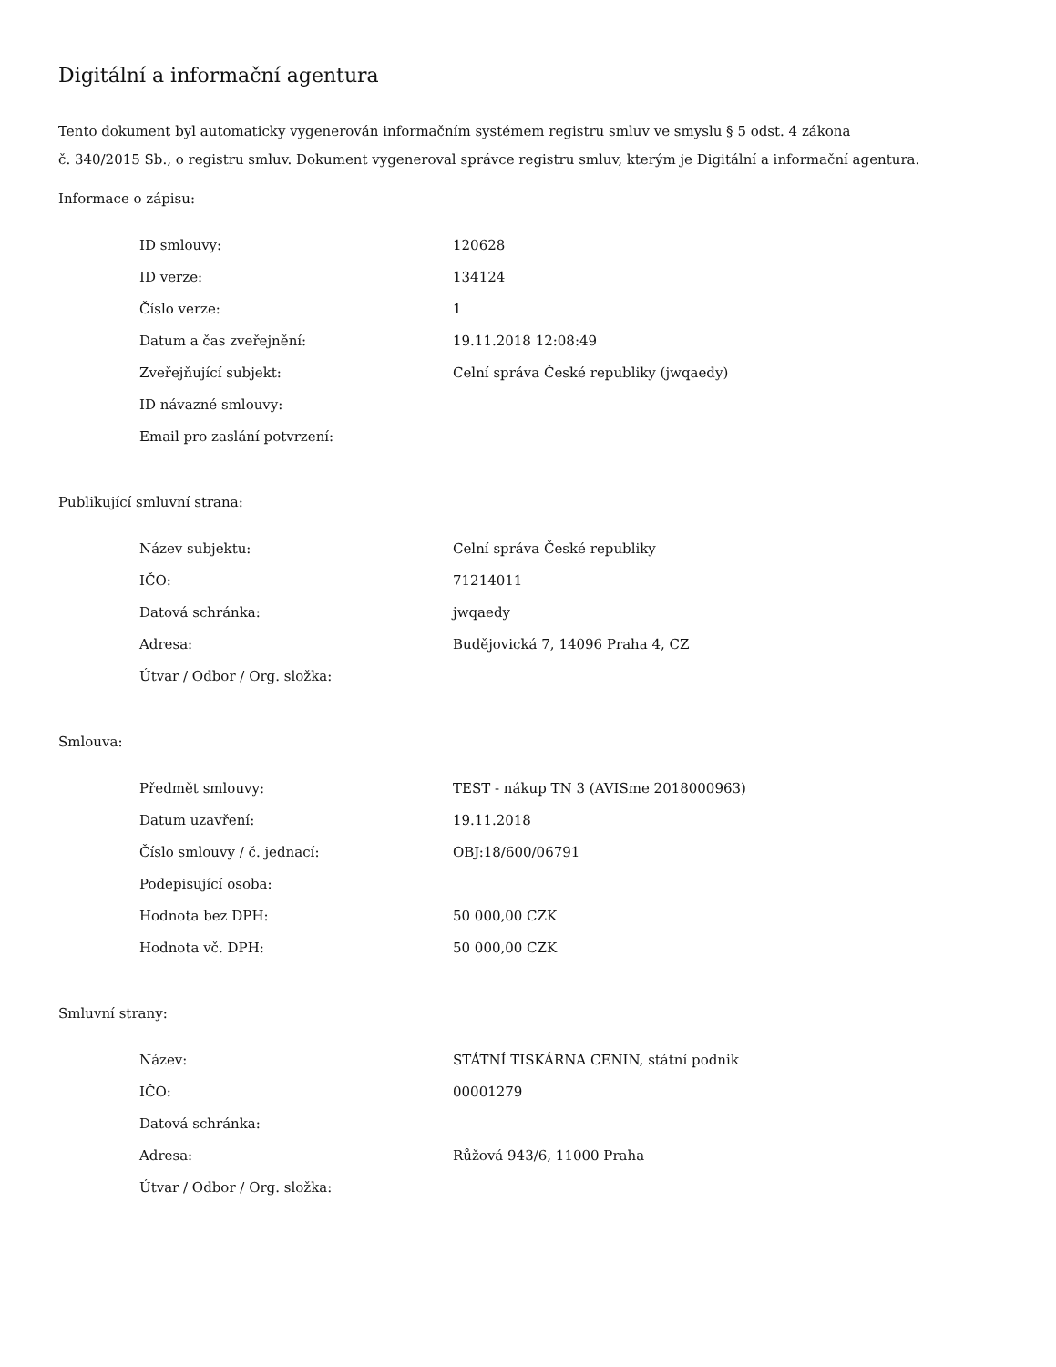Digitální a informační agentura
Tento dokument byl automaticky vygenerován informačním systémem registru smluv ve smyslu § 5 odst. 4 zákona
č. 340/2015 Sb., o registru smluv. Dokument vygeneroval správce registru smluv, kterým je Digitální a informační agentura.
Informace o zápisu:
| ID smlouvy: | 120628 |
| ID verze: | 134124 |
| Číslo verze: | 1 |
| Datum a čas zveřejnění: | 19.11.2018 12:08:49 |
| Zveřejňující subjekt: | Celní správa České republiky (jwqaedy) |
| ID návazné smlouvy: | |
| Email pro zaslání potvrzení: | |
Publikující smluvní strana:
| Název subjektu: | Celní správa České republiky |
| IČO: | 71214011 |
| Datová schránka: | jwqaedy |
| Adresa: | Budějovická 7, 14096 Praha 4, CZ |
| Útvar / Odbor / Org. složka: | |
Smlouva:
| Předmět smlouvy: | TEST - nákup TN 3 (AVISme 2018000963) |
| Datum uzavření: | 19.11.2018 |
| Číslo smlouvy / č. jednací: | OBJ:18/600/06791 |
| Podepisující osoba: | |
| Hodnota bez DPH: | 50 000,00 CZK |
| Hodnota vč. DPH: | 50 000,00 CZK |
Smluvní strany:
| Název: | STÁTNÍ TISKÁRNA CENIN, státní podnik |
| IČO: | 00001279 |
| Datová schránka: | |
| Adresa: | Růžová 943/6, 11000 Praha |
| Útvar / Odbor / Org. složka: | |